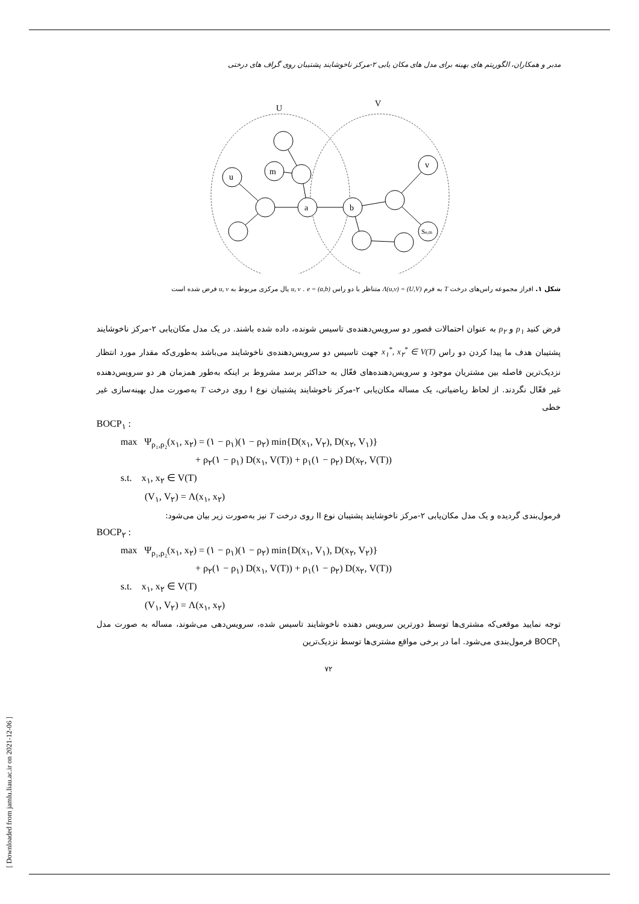[ Downloaded from jamlu.liau.ac.ir on 2021-12-06 ]
مدبر و همکاران، الگوریتم های بهینه برای مدل های مکان یابی ۲-مرکز ناخوشایند پشتیبان روی گراف های درختی
U
V
u
m
a
b
v
Se,m
شکل ۱. افراز مجموعه راس‌های درخت T به فرم Λ(u,v) = (U,V) متناظر با دو راس u, v . e = (a,b) یال مرکزی مربوط به u, v فرض شده است
فرض کنید ρ<sub>۱</sub> و ρ<sub>۲</sub> به عنوان احتمالات قصور دو سرویس‌دهنده‌ی تاسیس شونده، داده شده باشند. در یک مدل مکان‌یابی ۲-مرکز ناخوشایند پشتیبان هدف ما پیدا کردن دو راس x<sub>۱</sub><sup>*</sup>, x<sub>۲</sub><sup>*</sup> ∈ V(T) جهت تاسیس دو سرویس‌دهنده‌ی ناخوشایند می‌باشد به‌طوری‌که مقدار مورد انتظار نزدیک‌ترین فاصله بین مشتریان موجود و سرویس‌دهنده‌های فعّال به حداکثر برسد مشروط بر اینکه به‌طور همزمان هر دو سرویس‌دهنده غیر فعّال نگردند. از لحاظ ریاضیاتی، یک مساله مکان‌یابی ۲-مرکز ناخوشایند پشتیبان نوع I روی درخت T به‌صورت مدل بهینه‌سازی غیر خطی
BOCP<sub>۱</sub> :
max Ψ<sub>ρ₁,ρ₂</sub>(x<sub>۱</sub>, x<sub>۲</sub>) = (۱ − ρ<sub>۱</sub>)(۱ − ρ<sub>۲</sub>) min{D(x<sub>۱</sub>, V<sub>۲</sub>), D(x<sub>۲</sub>, V<sub>۱</sub>)}
+ ρ<sub>۲</sub>(۱ − ρ<sub>۱</sub>) D(x<sub>۱</sub>, V(T)) + ρ<sub>۱</sub>(۱ − ρ<sub>۲</sub>) D(x<sub>۲</sub>, V(T))
s.t. x<sub>۱</sub>, x<sub>۲</sub> ∈ V(T)
(V<sub>۱</sub>, V<sub>۲</sub>) = Λ(x<sub>۱</sub>, x<sub>۲</sub>)
فرمول‌بندی گردیده و یک مدل مکان‌یابی ۲-مرکز ناخوشایند پشتیبان نوع II روی درخت T نیز به‌صورت زیر بیان می‌شود:
BOCP<sub>۲</sub> :
max Ψ<sub>ρ₁,ρ₂</sub>(x<sub>۱</sub>, x<sub>۲</sub>) = (۱ − ρ<sub>۱</sub>)(۱ − ρ<sub>۲</sub>) min{D(x<sub>۱</sub>, V<sub>۱</sub>), D(x<sub>۲</sub>, V<sub>۲</sub>)}
+ ρ<sub>۲</sub>(۱ − ρ<sub>۱</sub>) D(x<sub>۱</sub>, V(T)) + ρ<sub>۱</sub>(۱ − ρ<sub>۲</sub>) D(x<sub>۲</sub>, V(T))
s.t. x<sub>۱</sub>, x<sub>۲</sub> ∈ V(T)
(V<sub>۱</sub>, V<sub>۲</sub>) = Λ(x<sub>۱</sub>, x<sub>۲</sub>)
توجه نمایید موقعی‌که مشتری‌ها توسط دورترین سرویس دهنده ناخوشایند تاسیس شده، سرویس‌دهی می‌شوند، مساله به صورت مدل BOCP<sub>۱</sub> فرمول‌بندی می‌شود. اما در برخی مواقع مشتری‌ها توسط نزدیک‌ترین
۷۲